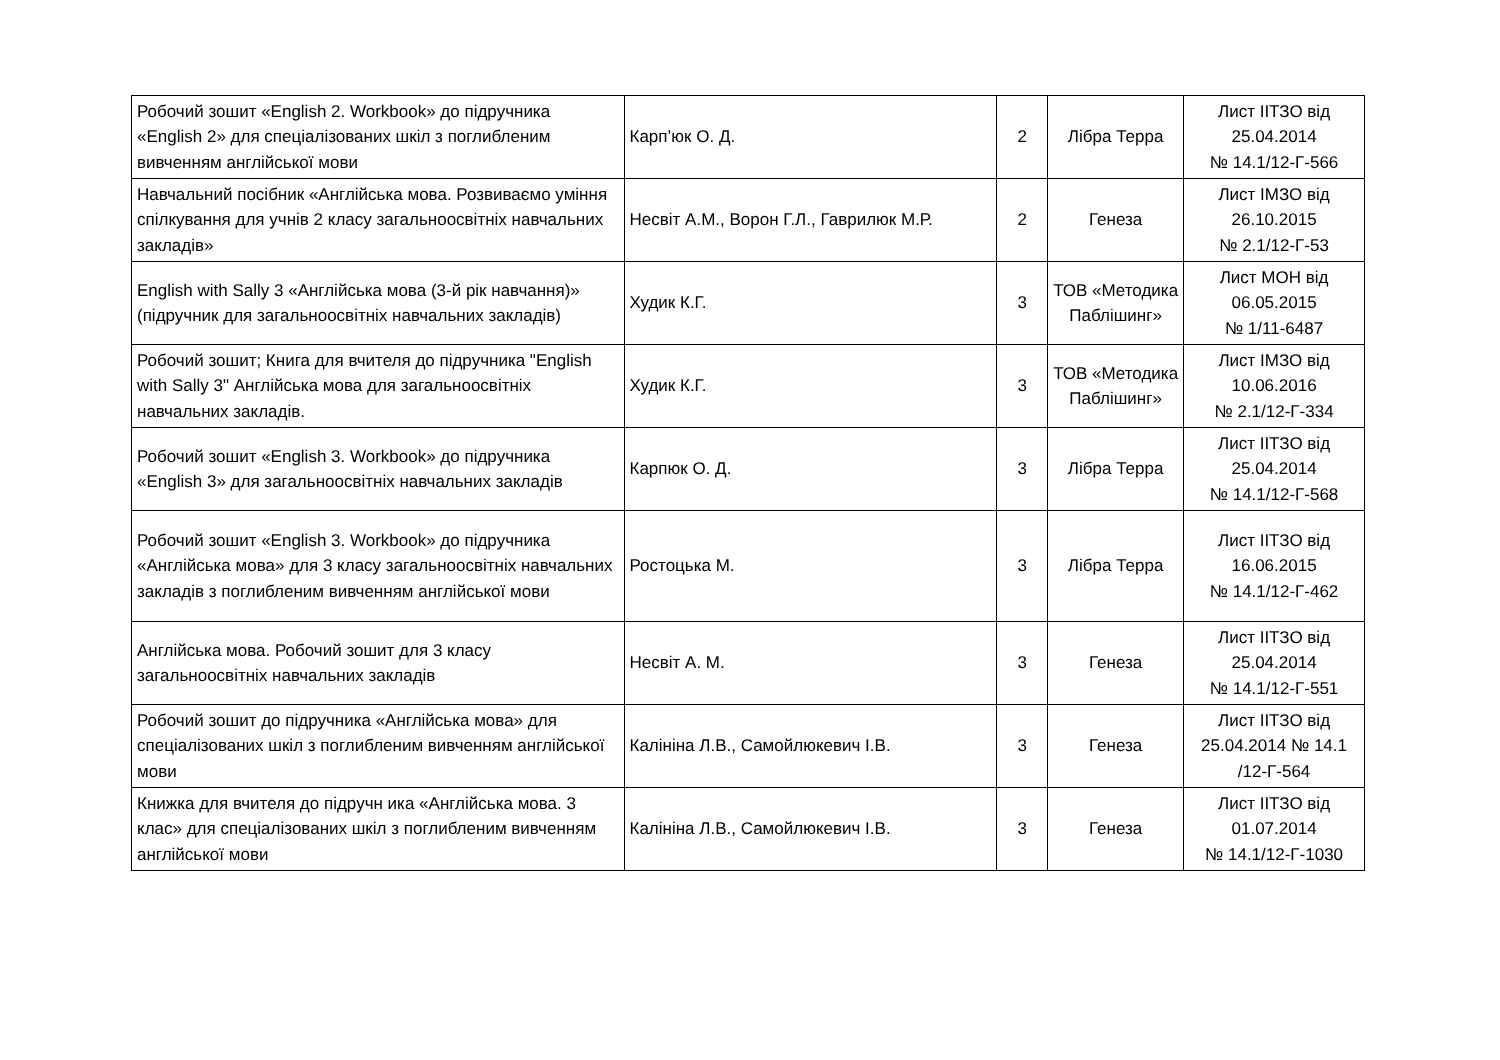| Робочий зошит «English 2. Workbook» до підручника «English 2» для спеціалізованих шкіл з поглибленим вивченням англійської мови | Карп’юк О. Д. | 2 | Лібра Терра | Лист ІІТЗО від 25.04.2014 № 14.1/12-Г-566 |
| Навчальний посібник «Англійська мова. Розвиваємо уміння спілкування для учнів 2 класу загальноосвітніх навчальних закладів» | Несвіт А.М., Ворон Г.Л., Гаврилюк М.Р. | 2 | Генеза | Лист ІМЗО від 26.10.2015 № 2.1/12-Г-53 |
| English with Sally 3 «Англійська мова (3-й рік навчання)» (підручник для загальноосвітніх навчальних закладів) | Худик К.Г. | 3 | ТОВ «Методика Паблішинг» | Лист МОН від 06.05.2015 № 1/11-6487 |
| Робочий зошит; Книга для вчителя до підручника "English with Sally 3" Англійська мова для загальноосвітніх навчальних закладів. | Худик К.Г. | 3 | ТОВ «Методика Паблішинг» | Лист ІМЗО від 10.06.2016 № 2.1/12-Г-334 |
| Робочий зошит «English 3. Workbook» до підручника «English 3» для загальноосвітніх навчальних закладів | Карпюк О. Д. | 3 | Лібра Терра | Лист ІІТЗО від 25.04.2014 № 14.1/12-Г-568 |
| Робочий зошит «English 3. Workbook» до підручника «Англійська мова» для 3 класу загальноосвітніх навчальних закладів з поглибленим вивченням англійської мови | Ростоцька М. | 3 | Лібра Терра | Лист ІІТЗО від 16.06.2015 № 14.1/12-Г-462 |
| Англійська мова. Робочий зошит для 3 класу загальноосвітніх навчальних закладів | Несвіт А. М. | 3 | Генеза | Лист ІІТЗО від 25.04.2014 № 14.1/12-Г-551 |
| Робочий зошит до підручника «Англійська мова» для спеціалізованих шкіл з поглибленим вивченням англійської мови | Калініна Л.В., Самойлюкевич І.В. | 3 | Генеза | Лист ІІТЗО від 25.04.2014 № 14.1 /12-Г-564 |
| Книжка для вчителя до підручн ика «Англійська мова. 3 клас» для спеціалізованих шкіл з поглибленим вивченням англійської мови | Калініна Л.В., Самойлюкевич І.В. | 3 | Генеза | Лист ІІТЗО від 01.07.2014 № 14.1/12-Г-1030 |